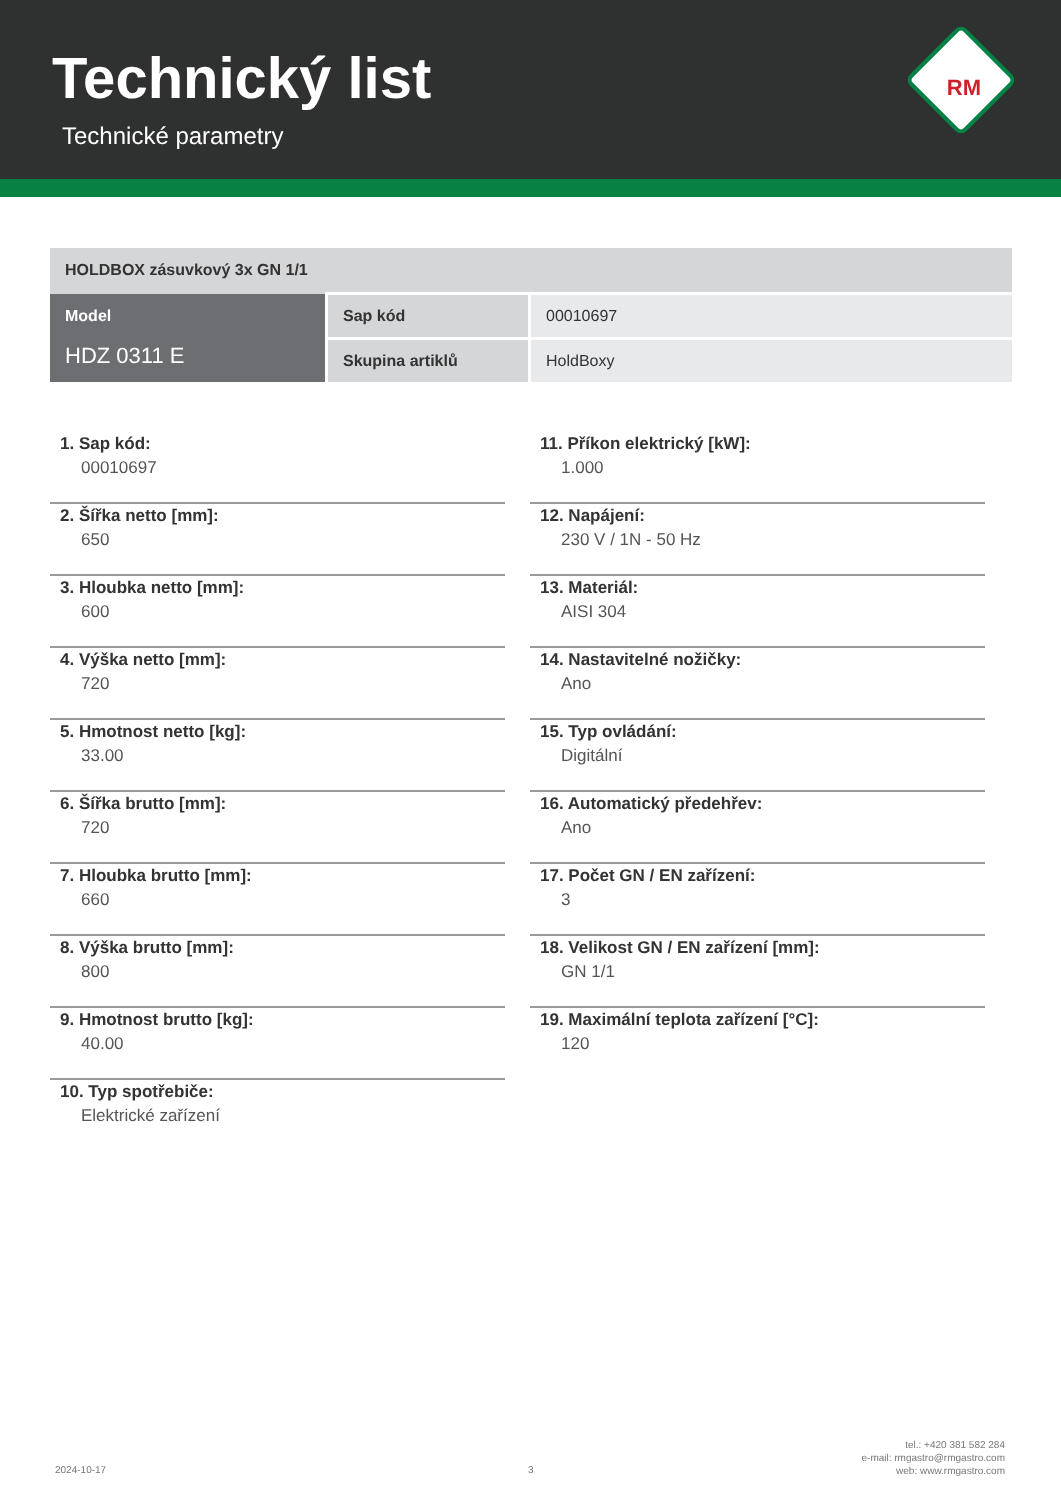Technický list
Technické parametry
RM
| HOLDBOX zásuvkový 3x GN 1/1 | | |
| Model HDZ 0311 E | Sap kód | 00010697 |
| | Skupina artiklů | HoldBoxy |
1. Sap kód:
00010697
2. Šířka netto [mm]:
650
3. Hloubka netto [mm]:
600
4. Výška netto [mm]:
720
5. Hmotnost netto [kg]:
33.00
6. Šířka brutto [mm]:
720
7. Hloubka brutto [mm]:
660
8. Výška brutto [mm]:
800
9. Hmotnost brutto [kg]:
40.00
10. Typ spotřebiče:
Elektrické zařízení
11. Příkon elektrický [kW]:
1.000
12. Napájení:
230 V / 1N - 50 Hz
13. Materiál:
AISI 304
14. Nastavitelné nožičky:
Ano
15. Typ ovládání:
Digitální
16. Automatický předehřev:
Ano
17. Počet GN / EN zařízení:
3
18. Velikost GN / EN zařízení [mm]:
GN 1/1
19. Maximální teplota zařízení [°C]:
120
2024-10-17 3
tel.: +420 381 582 284
e-mail: rmgastro@rmgastro.com
web: www.rmgastro.com